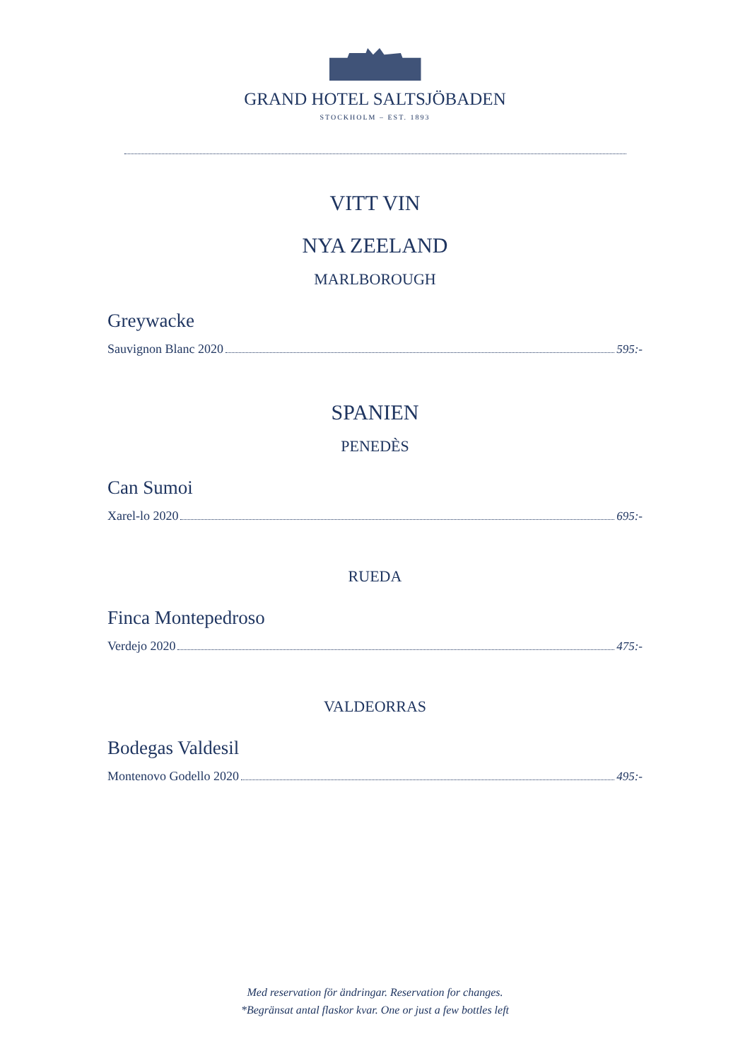GRAND HOTEL SALTSJÖBADEN
STOCKHOLM – EST. 1893
VITT VIN
NYA ZEELAND
MARLBOROUGH
Greywacke
Sauvignon Blanc 2020 595:-
SPANIEN
PENEDÈS
Can Sumoi
Xarel-lo 2020 695:-
RUEDA
Finca Montepedroso
Verdejo 2020 475:-
VALDEORRAS
Bodegas Valdesil
Montenovo Godello 2020 495:-
Med reservation för ändringar. Reservation for changes.
*Begränsat antal flaskor kvar. One or just a few bottles left